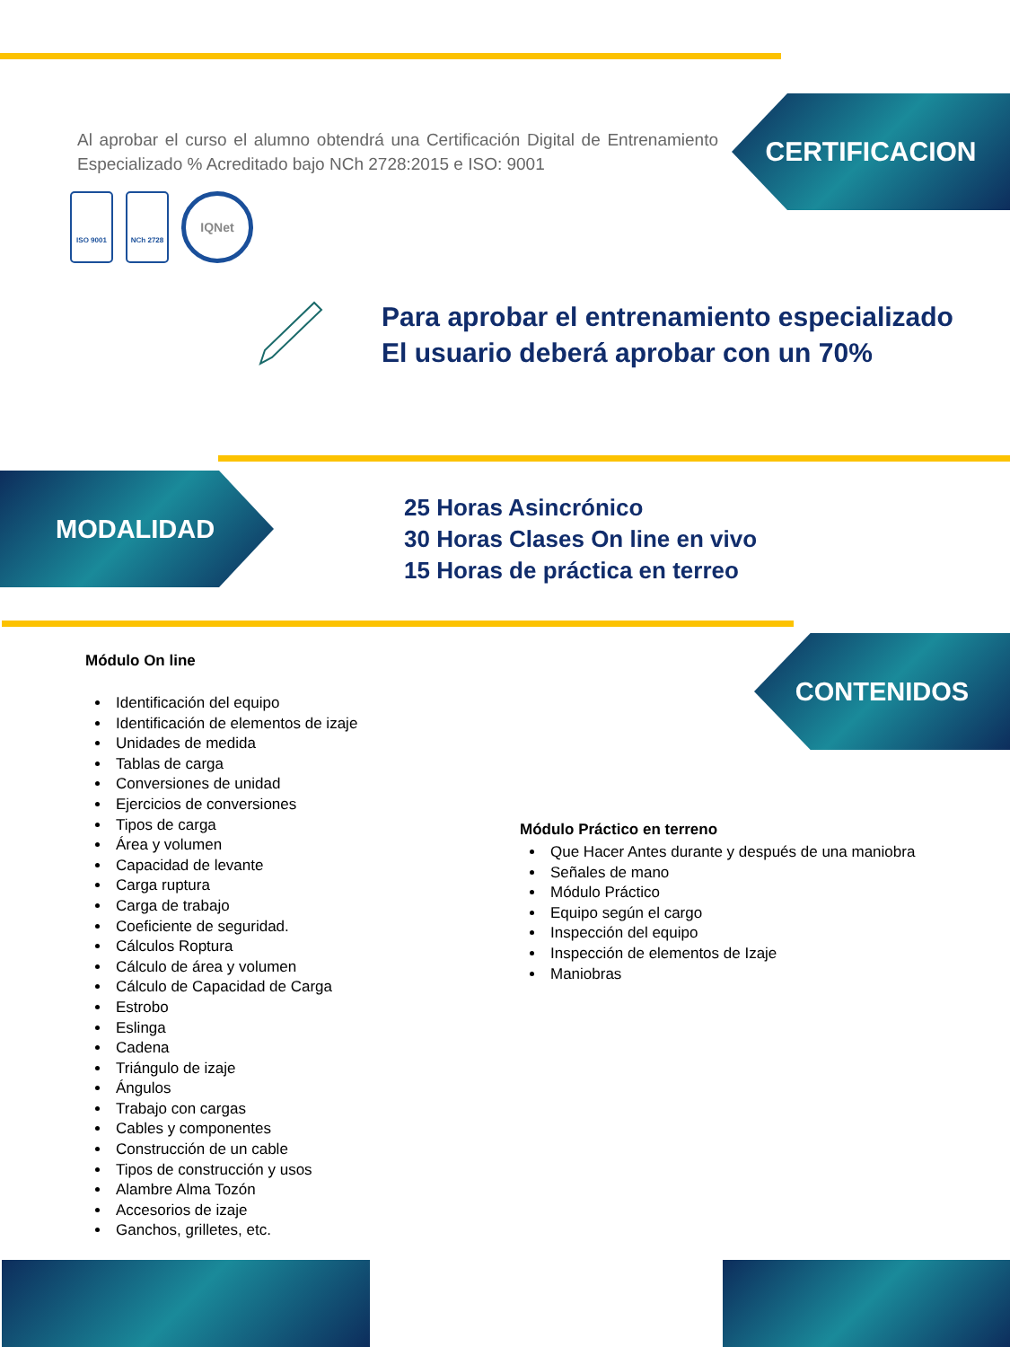CERTIFICACION
MODALIDAD
CONTENIDOS
Al aprobar el curso el alumno obtendrá una Certificación Digital de Entrenamiento Especializado % Acreditado bajo NCh 2728:2015 e ISO: 9001
ISO 9001 NCh 2728
IQNet
Para aprobar el entrenamiento especializado
El usuario deberá aprobar con un 70%
25 Horas Asincrónico
30 Horas Clases On line en vivo
15 Horas de práctica en terreo
Módulo On line
Identificación del equipo
Identificación de elementos de izaje
Unidades de medida
Tablas de carga
Conversiones de unidad
Ejercicios de conversiones
Tipos de carga
Área y volumen
Capacidad de levante
Carga ruptura
Carga de trabajo
Coeficiente de seguridad.
Cálculos Roptura
Cálculo de área y volumen
Cálculo de Capacidad de Carga
Estrobo
Eslinga
Cadena
Triángulo de izaje
Ángulos
Trabajo con cargas
Cables y componentes
Construcción de un cable
Tipos de construcción y usos
Alambre Alma Tozón
Accesorios de izaje
Ganchos, grilletes, etc.
Módulo Práctico en terreno
Que Hacer Antes durante y después de una maniobra
Señales de mano
Módulo Práctico
Equipo según el cargo
Inspección del equipo
Inspección de elementos de Izaje
Maniobras